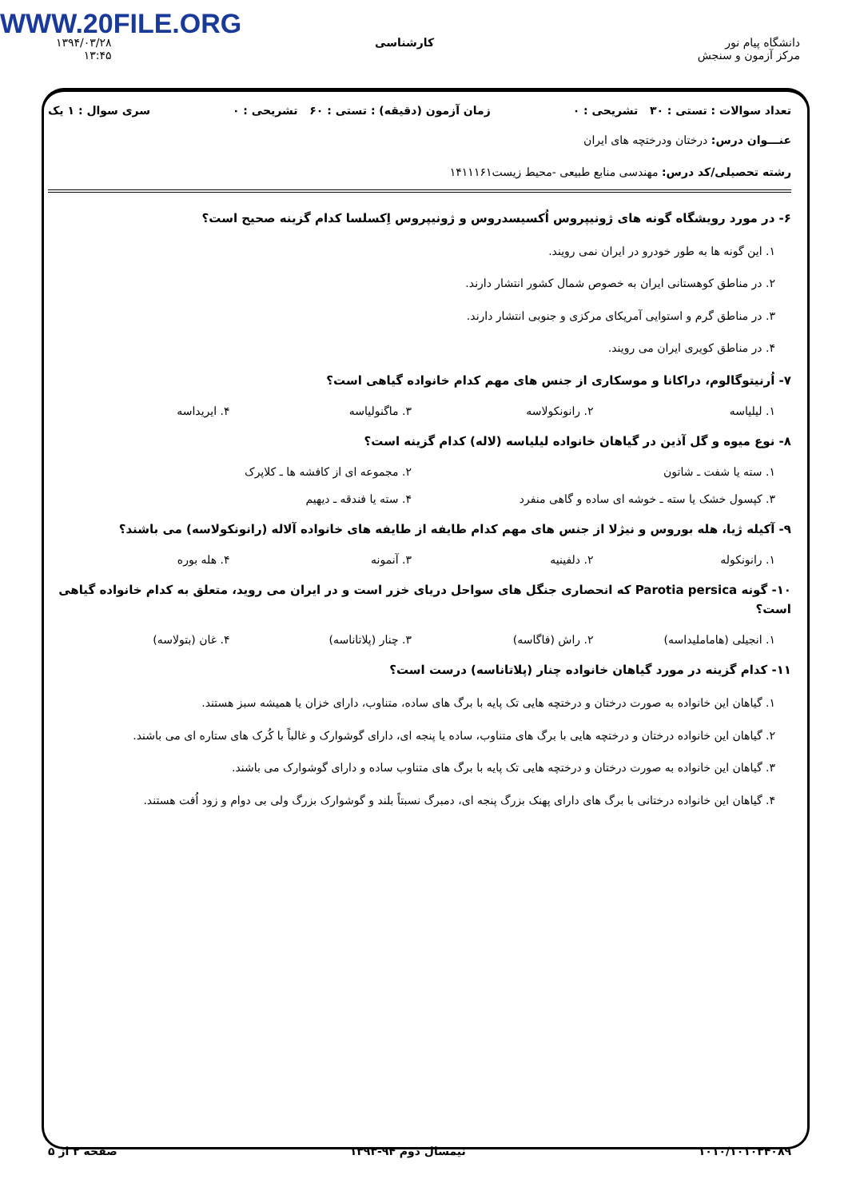WWW.20FILE.ORG
دانشگاه پیام نور
مرکز آزمون و سنجش
کارشناسی ۱۳۹۴/۰۳/۲۸
۱۳:۴۵
تعداد سوالات : تستی : ۳۰ تشریحی : ۰ زمان آزمون (دقیقه) : تستی : ۶۰ تشریحی : ۰ سری سوال : ۱ یک
عنـــوان درس: درختان ودرختچه های ایران
رشته تحصیلی/کد درس: مهندسی منابع طبیعی -محیط زیست۱۴۱۱۱۶۱
۶- در مورد رویشگاه گونه های ژونیپروس اُکسیسدروس و ژونیپروس اِکسلسا کدام گزینه صحیح است؟
۱. این گونه ها به طور خودرو در ایران نمی رویند.
۲. در مناطق کوهستانی ایران به خصوص شمال کشور انتشار دارند.
۳. در مناطق گرم و استوایی آمریکای مرکزی و جنوبی انتشار دارند.
۴. در مناطق کویری ایران می رویند.
۷- اُرنیتوگالوم، دراکانا و موسکاری از جنس های مهم کدام خانواده گیاهی است؟
۱. لیلیاسه ۲. رانونکولاسه ۳. ماگنولیاسه ۴. ایریداسه
۸- نوع میوه و گل آذین در گیاهان خانواده لیلیاسه (لاله) کدام گزینه است؟
۱. سته یا شفت ـ شاتون ۲. مجموعه ای از کافشه ها ـ کلاپرک
۳. کپسول خشک یا سته ـ خوشه ای ساده و گاهی منفرد ۴. سته یا فندقه ـ دیهیم
۹- آکیله ژیا، هله بوروس و نیژلا از جنس های مهم کدام طایفه از طایفه های خانواده آلاله (رانونکولاسه) می باشند؟
۱. رانونکوله ۲. دلفینیه ۳. آنمونه ۴. هله بوره
۱۰- گونه Parotia persica که انحصاری جنگل های سواحل دریای خزر است و در ایران می روید، متعلق به کدام خانواده گیاهی است؟
۱. انجیلی (هاماملیداسه) ۲. راش (فاگاسه) ۳. چنار (پلاتاناسه) ۴. غان (بتولاسه)
۱۱- کدام گزینه در مورد گیاهان خانواده چنار (پلاتاناسه) درست است؟
۱. گیاهان این خانواده به صورت درختان و درختچه هایی تک پایه با برگ های ساده، متناوب، دارای خزان یا همیشه سبز هستند.
۲. گیاهان این خانواده درختان و درختچه هایی با برگ های متناوب، ساده یا پنجه ای، دارای گوشوارک و غالباً با کُرک های ستاره ای می باشند.
۳. گیاهان این خانواده به صورت درختان و درختچه هایی تک پایه با برگ های متناوب ساده و دارای گوشوارک می باشند.
۴. گیاهان این خانواده درختانی با برگ های دارای پهنک بزرگ پنجه ای، دمبرگ نسبتاً بلند و گوشوارک بزرگ ولی بی دوام و زود اُفت هستند.
۱۰۱۰/۱۰۱۰۳۴۰۸۹ نیمسال دوم ۹۴-۱۳۹۳ صفحه ۲ از ۵